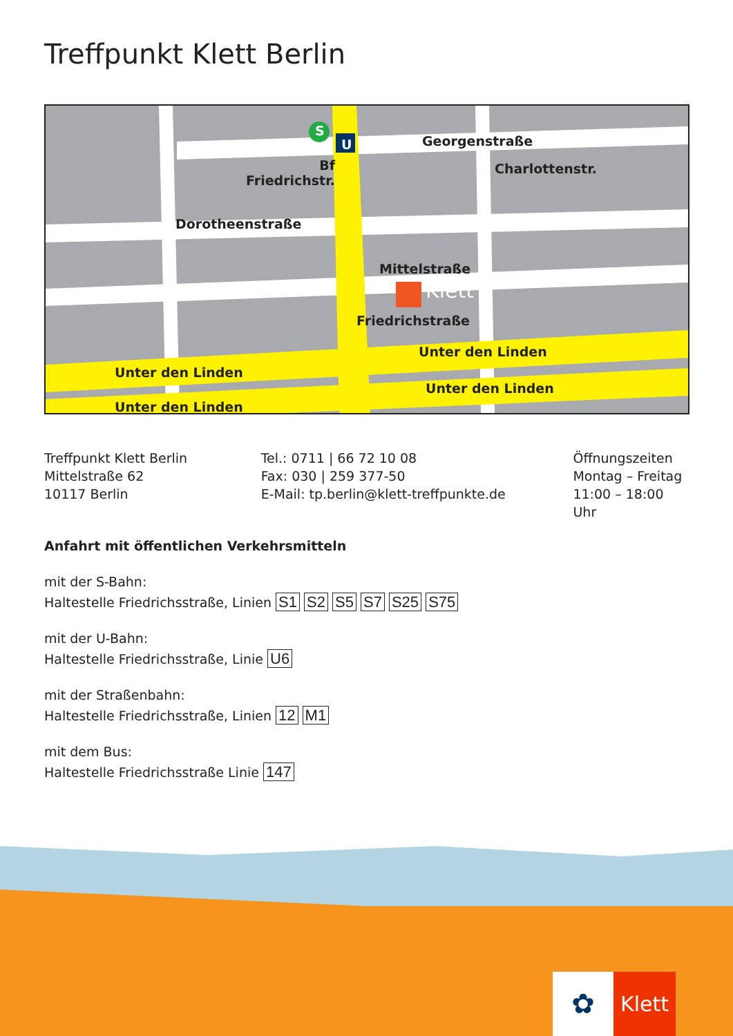Treffpunkt Klett Berlin
S
U Georgenstraße
Bf
Friedrichstr.
Dorotheenstraße
Charlottenstr.
Mittelstraße
Klett
Friedrichstraße
Unter den Linden
Unter den Linden
Unter den Linden
Unter den Linden
Treffpunkt Klett Berlin
Mittelstraße 62
10117 Berlin
Tel.: 0711 | 66 72 10 08
Fax: 030 | 259 377-50
E-Mail: tp.berlin@klett-treffpunkte.de
Öffnungszeiten
Montag – Freitag
11:00 – 18:00 Uhr
Anfahrt mit öffentlichen Verkehrsmitteln
mit der S-Bahn:
Haltestelle Friedrichsstraße, Linien S1 S2 S5 S7 S25 S75
mit der U-Bahn:
Haltestelle Friedrichsstraße, Linie U6
mit der Straßenbahn:
Haltestelle Friedrichsstraße, Linien 12 M1
mit dem Bus:
Haltestelle Friedrichsstraße Linie 147
✿
Klett